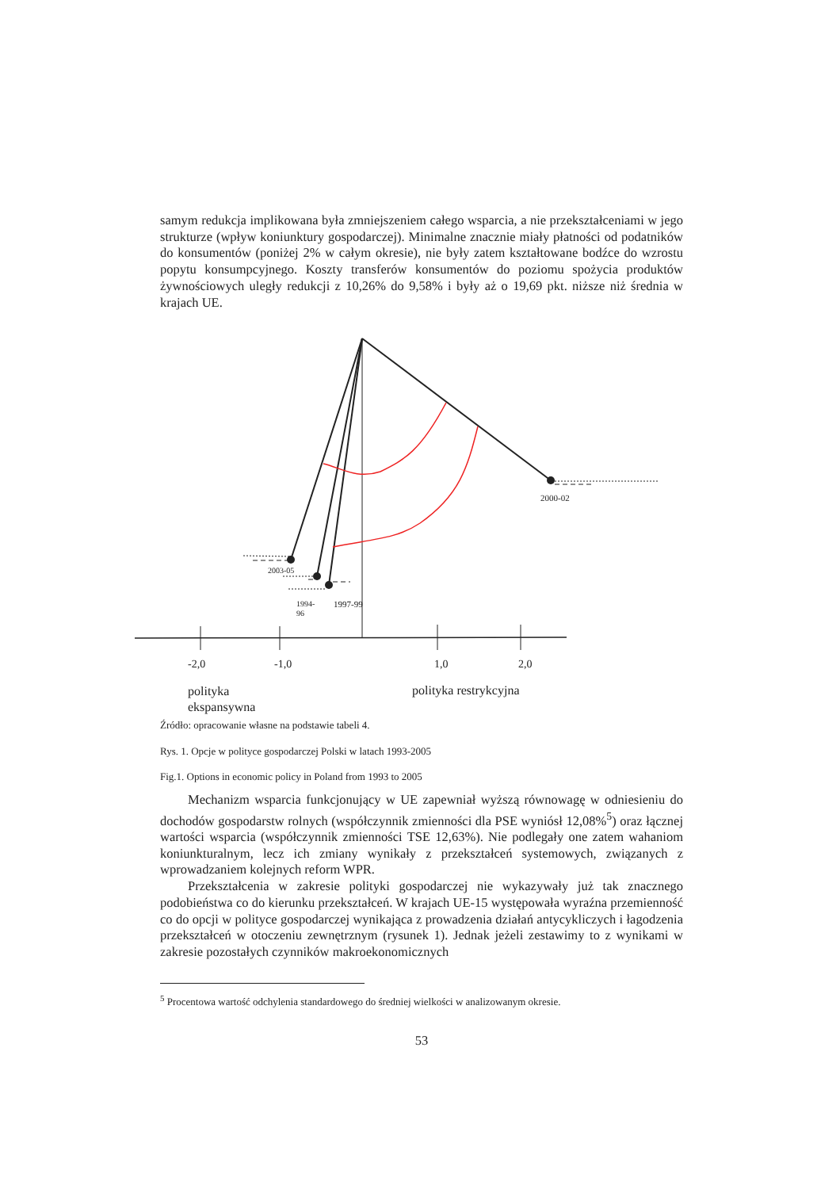samym redukcja implikowana była zmniejszeniem całego wsparcia, a nie przekształceniami w jego strukturze (wpływ koniunktury gospodarczej). Minimalne znacznie miały płatności od podatników do konsumentów (poniżej 2% w całym okresie), nie były zatem kształtowane bodźce do wzrostu popytu konsumpcyjnego. Koszty transferów konsumentów do poziomu spożycia produktów żywnościowych uległy redukcji z 10,26% do 9,58% i były aż o 19,69 pkt. niższe niż średnia w krajach UE.
2000-02
2003-05
1994-
96
1997-99
-2,0 -1,0 1,0 2,0
polityka
ekspansywna
polityka restrykcyjna
Źródło: opracowanie własne na podstawie tabeli 4.
Rys. 1. Opcje w polityce gospodarczej Polski w latach 1993-2005
Fig.1. Options in economic policy in Poland from 1993 to 2005
Mechanizm wsparcia funkcjonujący w UE zapewniał wyższą równowagę w odniesieniu do dochodów gospodarstw rolnych (współczynnik zmienności dla PSE wyniósł 12,08%<sup>5</sup>) oraz łącznej wartości wsparcia (współczynnik zmienności TSE 12,63%). Nie podlegały one zatem wahaniom koniunkturalnym, lecz ich zmiany wynikały z przekształceń systemowych, związanych z wprowadzaniem kolejnych reform WPR.
Przekształcenia w zakresie polityki gospodarczej nie wykazywały już tak znacznego podobieństwa co do kierunku przekształceń. W krajach UE-15 występowała wyraźna przemienność co do opcji w polityce gospodarczej wynikająca z prowadzenia działań antycykliczych i łagodzenia przekształceń w otoczeniu zewnętrznym (rysunek 1). Jednak jeżeli zestawimy to z wynikami w zakresie pozostałych czynników makroekonomicznych
<sup>5</sup> Procentowa wartość odchylenia standardowego do średniej wielkości w analizowanym okresie.
53